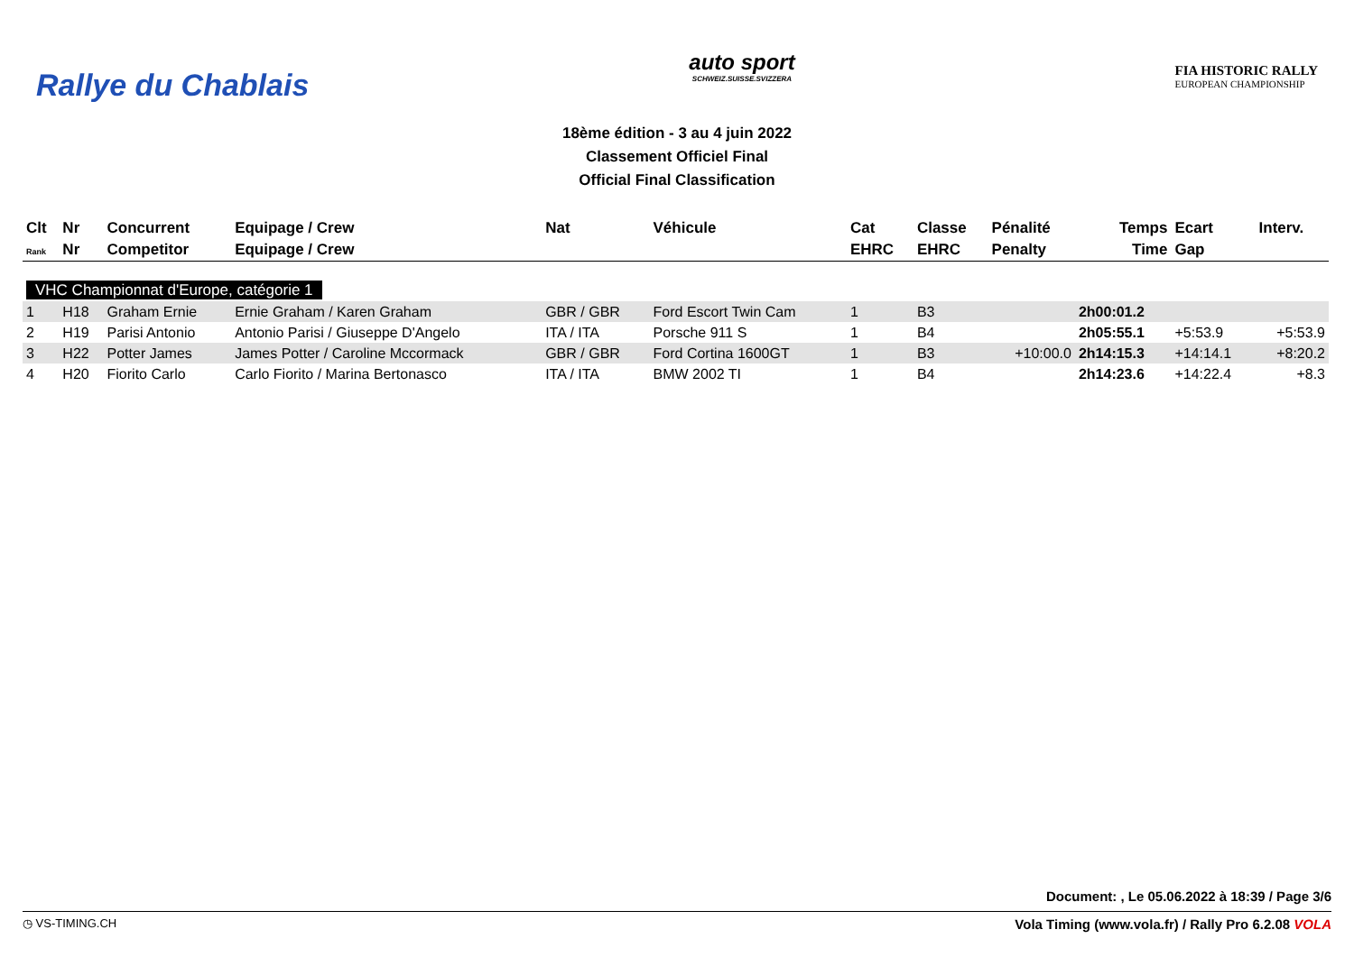Rallye du Chablais
auto sport
SCHWEIZ.SUISSE.SVIZZERA
FIA HISTORIC RALLY
EUROPEAN CHAMPIONSHIP
18ème édition - 3 au 4 juin 2022
Classement Officiel Final
Official Final Classification
| Clt | Nr | Concurrent | Equipage / Crew | Nat | Véhicule | Cat | Classe | Pénalité | Temps | Ecart | Interv. |
| --- | --- | --- | --- | --- | --- | --- | --- | --- | --- | --- | --- |
| Rank | Nr | Competitor | Equipage / Crew | | | EHRC | EHRC | Penalty | Time | Gap | |
| VHC Championnat d'Europe, catégorie 1 | | | | | | | | | | | |
| 1 | H18 | Graham Ernie | Ernie Graham / Karen Graham | GBR / GBR | Ford Escort Twin Cam | 1 | B3 | | 2h00:01.2 | | |
| 2 | H19 | Parisi Antonio | Antonio Parisi / Giuseppe D'Angelo | ITA / ITA | Porsche 911 S | 1 | B4 | | 2h05:55.1 | +5:53.9 | +5:53.9 |
| 3 | H22 | Potter James | James Potter / Caroline Mccormack | GBR / GBR | Ford Cortina 1600GT | 1 | B3 | +10:00.0 | 2h14:15.3 | +14:14.1 | +8:20.2 |
| 4 | H20 | Fiorito Carlo | Carlo Fiorito / Marina Bertonasco | ITA / ITA | BMW 2002 TI | 1 | B4 | | 2h14:23.6 | +14:22.4 | +8.3 |
Document: , Le 05.06.2022 à 18:39 / Page 3/6
◷ VS-TIMING.CH Vola Timing (www.vola.fr) / Rally Pro 6.2.08 VOLA